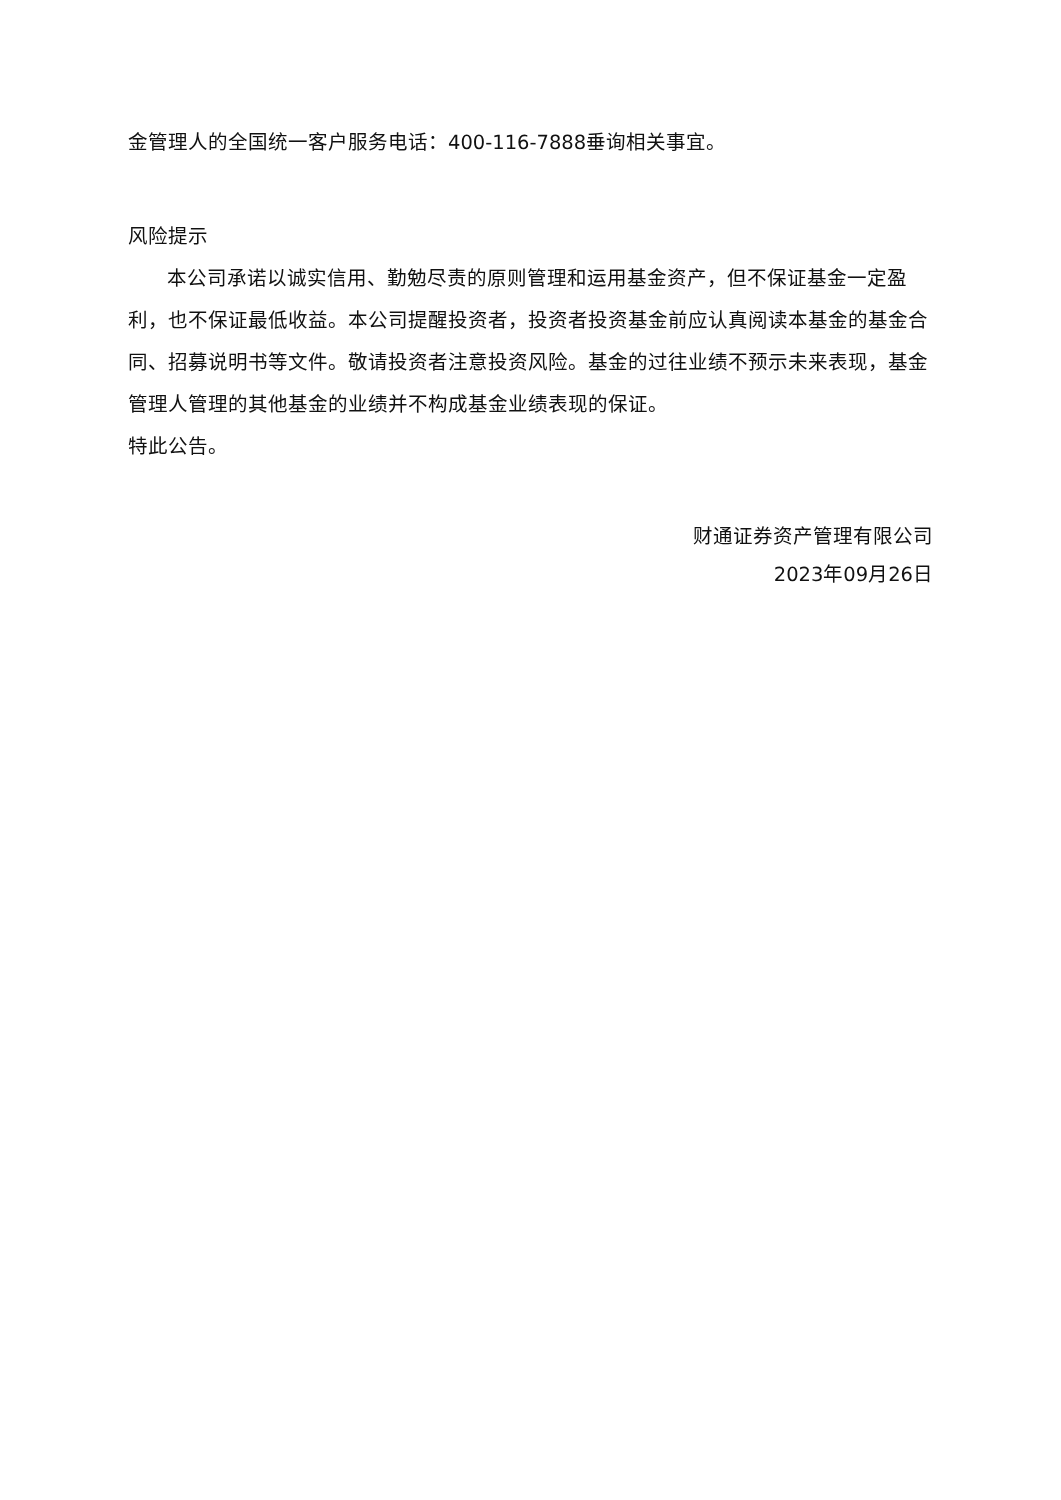金管理人的全国统一客户服务电话：400-116-7888垂询相关事宜。
风险提示
本公司承诺以诚实信用、勤勉尽责的原则管理和运用基金资产，但不保证基金一定盈利，也不保证最低收益。本公司提醒投资者，投资者投资基金前应认真阅读本基金的基金合同、招募说明书等文件。敬请投资者注意投资风险。基金的过往业绩不预示未来表现，基金管理人管理的其他基金的业绩并不构成基金业绩表现的保证。
特此公告。
财通证券资产管理有限公司
2023年09月26日